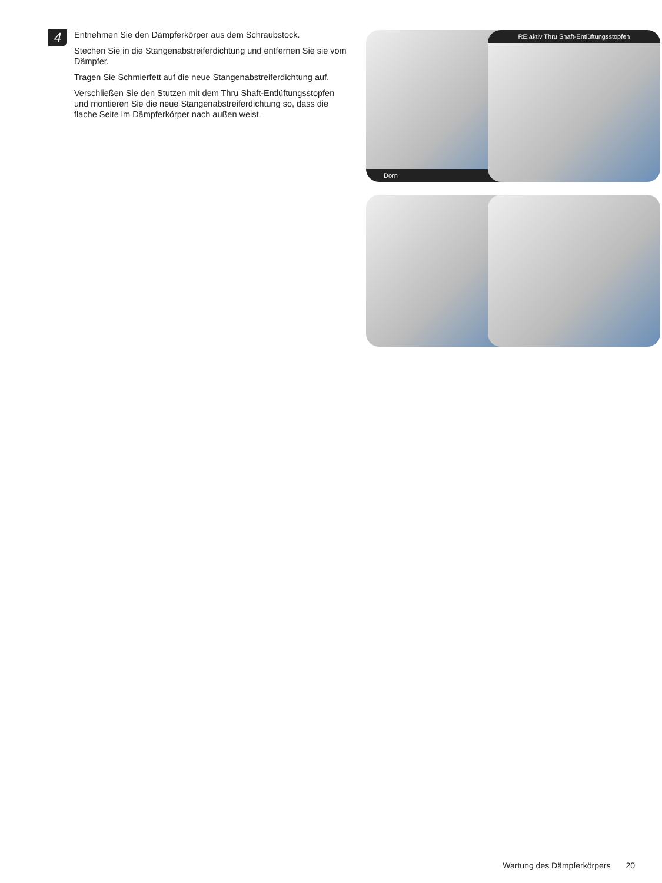4
Entnehmen Sie den Dämpferkörper aus dem Schraubstock.
Stechen Sie in die Stangenabstreiferdichtung und entfernen Sie sie vom Dämpfer.
Tragen Sie Schmierfett auf die neue Stangenabstreiferdichtung auf.
Verschließen Sie den Stutzen mit dem Thru Shaft-Entlüftungsstopfen und montieren Sie die neue Stangenabstreiferdichtung so, dass die flache Seite im Dämpferkörper nach außen weist.
Dorn
RE:aktiv Thru Shaft-Entlüftungsstopfen
Wartung des Dämpferkörpers 20